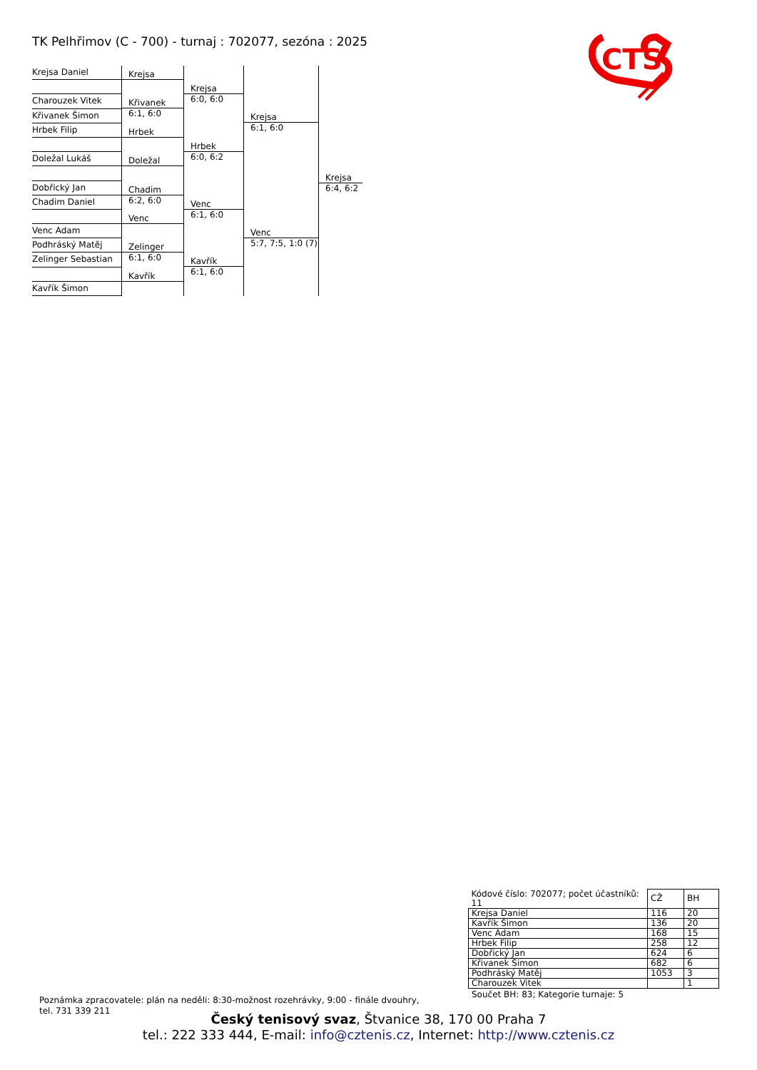TK Pelhřimov (C - 700) - turnaj : 702077, sezóna : 2025
CTS
Krejsa Daniel
Charouzek Vitek
Křivanek Šimon
Hrbek Filip
Doležal Lukáš
Dobřický Jan
Chadim Daniel
Venc Adam
Podhráský Matěj
Zelinger Sebastian
Kavřík Šimon
Krejsa
Křivanek
6:1, 6:0
Hrbek
Doležal
Chadim
6:2, 6:0
Venc
Zelinger
6:1, 6:0
Kavřík
Krejsa
6:0, 6:0
Hrbek
6:0, 6:2
Venc
6:1, 6:0
Kavřík
6:1, 6:0
Krejsa
6:1, 6:0
Venc
5:7, 7:5, 1:0 (7)
Krejsa
6:4, 6:2
| Kódové číslo: 702077; počet účastníků: 11 | CŽ | BH |
| --- | --- | --- |
| Krejsa Daniel | 116 | 20 |
| Kavřík Šimon | 136 | 20 |
| Venc Adam | 168 | 15 |
| Hrbek Filip | 258 | 12 |
| Dobřický Jan | 624 | 6 |
| Křivanek Šimon | 682 | 6 |
| Podhráský Matěj | 1053 | 3 |
| Charouzek Vitek | | 1 |
Součet BH: 83; Kategorie turnaje: 5
Poznámka zpracovatele: plán na neděli: 8:30-možnost rozehrávky, 9:00 - finále dvouhry,
tel. 731 339 211
Český tenisový svaz, Štvanice 38, 170 00 Praha 7
tel.: 222 333 444, E-mail: info@cztenis.cz, Internet: http://www.cztenis.cz